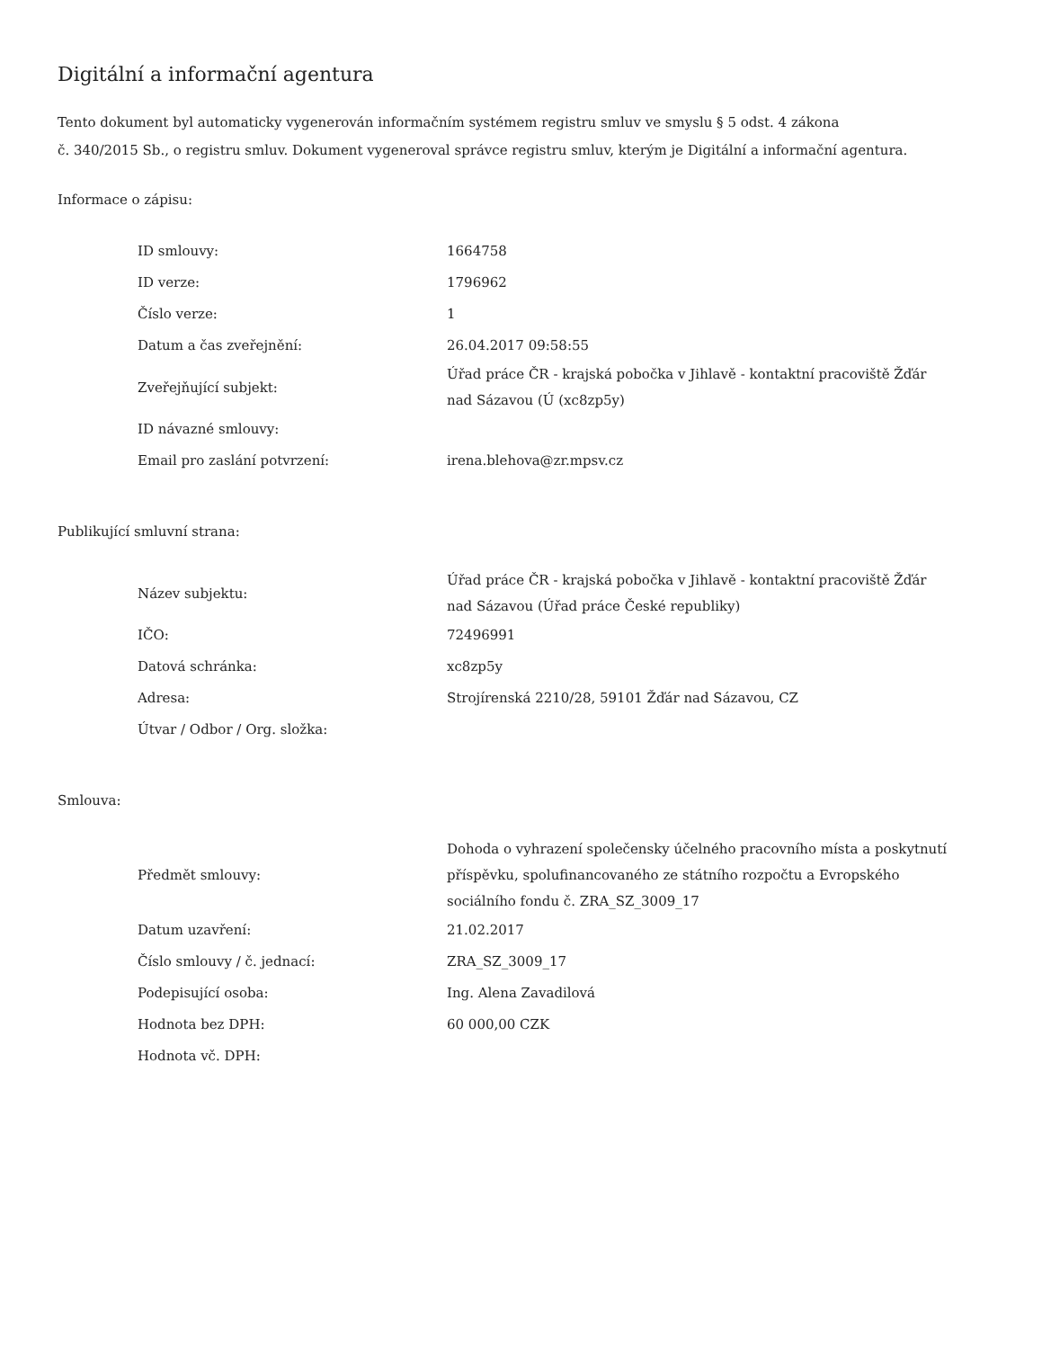Digitální a informační agentura
Tento dokument byl automaticky vygenerován informačním systémem registru smluv ve smyslu § 5 odst. 4 zákona
č. 340/2015 Sb., o registru smluv. Dokument vygeneroval správce registru smluv, kterým je Digitální a informační agentura.
Informace o zápisu:
| ID smlouvy: | 1664758 |
| ID verze: | 1796962 |
| Číslo verze: | 1 |
| Datum a čas zveřejnění: | 26.04.2017 09:58:55 |
| Zveřejňující subjekt: | Úřad práce ČR - krajská pobočka v Jihlavě - kontaktní pracoviště Žďár nad Sázavou (Ú (xc8zp5y) |
| ID návazné smlouvy: | |
| Email pro zaslání potvrzení: | irena.blehova@zr.mpsv.cz |
Publikující smluvní strana:
| Název subjektu: | Úřad práce ČR - krajská pobočka v Jihlavě - kontaktní pracoviště Žďár nad Sázavou (Úřad práce České republiky) |
| IČO: | 72496991 |
| Datová schránka: | xc8zp5y |
| Adresa: | Strojírenská 2210/28, 59101 Žďár nad Sázavou, CZ |
| Útvar / Odbor / Org. složka: | |
Smlouva:
| Předmět smlouvy: | Dohoda o vyhrazení společensky účelného pracovního místa a poskytnutí příspěvku, spolufinancovaného ze státního rozpočtu a Evropského sociálního fondu č. ZRA_SZ_3009_17 |
| Datum uzavření: | 21.02.2017 |
| Číslo smlouvy / č. jednací: | ZRA_SZ_3009_17 |
| Podepisující osoba: | Ing. Alena Zavadilová |
| Hodnota bez DPH: | 60 000,00 CZK |
| Hodnota vč. DPH: | |